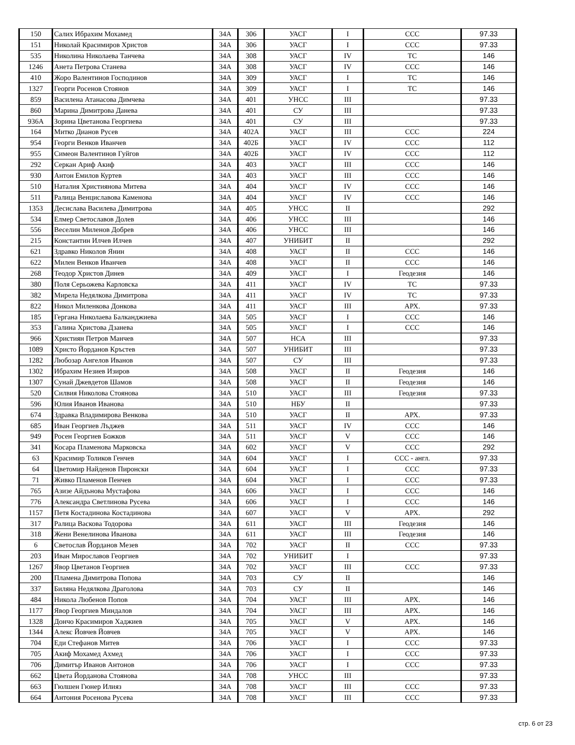| 150 | Салих Ибрахим Мохамед | 34А | 306 | УАСГ | I | ССС | 97.33 |
| 151 | Николай Красимиров Христов | 34А | 306 | УАСГ | I | ССС | 97.33 |
| 535 | Николина Николаева Танчева | 34А | 308 | УАСГ | IV | ТС | 146 |
| 1246 | Анета Петрова Станева | 34А | 308 | УАСГ | IV | ССС | 146 |
| 410 | Жоро Валентинов Господинов | 34А | 309 | УАСГ | I | ТС | 146 |
| 1327 | Георги Росенов Стоянов | 34А | 309 | УАСГ | I | ТС | 146 |
| 859 | Василена Атанасова Димчева | 34А | 401 | УНСС | III | | 97.33 |
| 860 | Марина Димитрова Данева | 34А | 401 | СУ | III | | 97.33 |
| 936А | Зорина Цветанова Георгиева | 34А | 401 | СУ | III | | 97.33 |
| 164 | Митко Дианов Русев | 34А | 402А | УАСГ | III | ССС | 224 |
| 954 | Георги Венков Иванчев | 34А | 402Б | УАСГ | IV | ССС | 112 |
| 955 | Симеон Валентинов Гуйгов | 34А | 402Б | УАСГ | IV | ССС | 112 |
| 292 | Серкан Ариф Акиф | 34А | 403 | УАСГ | III | ССС | 146 |
| 930 | Антон Емилов Куртев | 34А | 403 | УАСГ | III | ССС | 146 |
| 510 | Наталия Християнова Митева | 34А | 404 | УАСГ | IV | ССС | 146 |
| 511 | Ралица Венциславова Каменова | 34А | 404 | УАСГ | IV | ССС | 146 |
| 1353 | Десислава Василева Димитрова | 34А | 405 | УНСС | II | | 292 |
| 534 | Елмер Светославов Долев | 34А | 406 | УНСС | III | | 146 |
| 556 | Веселин Миленов Добрев | 34А | 406 | УНСС | III | | 146 |
| 215 | Константин Илчев Илчев | 34А | 407 | УНИБИТ | II | | 292 |
| 621 | Здравко Николов Янин | 34А | 408 | УАСГ | II | ССС | 146 |
| 622 | Милен Венков Иванчев | 34А | 408 | УАСГ | II | ССС | 146 |
| 268 | Теодор Христов Динев | 34А | 409 | УАСГ | I | Геодезия | 146 |
| 380 | Поля Серьожева Карловска | 34А | 411 | УАСГ | IV | ТС | 97.33 |
| 382 | Мирела Недялкова Димитрова | 34А | 411 | УАСГ | IV | ТС | 97.33 |
| 822 | Никол Миленкова Донкова | 34А | 411 | УАСГ | III | АРХ. | 97.33 |
| 185 | Гергана Николаева Балканджиева | 34А | 505 | УАСГ | I | ССС | 146 |
| 353 | Галина Христова Дзанева | 34А | 505 | УАСГ | I | ССС | 146 |
| 966 | Християн Петров Манчев | 34А | 507 | НСА | III | | 97.33 |
| 1089 | Христо Йорданов Кръстев | 34А | 507 | УНИБИТ | III | | 97.33 |
| 1282 | Любозар Ангелов Иванов | 34А | 507 | СУ | III | | 97.33 |
| 1302 | Ибрахим Незиев Изиров | 34А | 508 | УАСГ | II | Геодезия | 146 |
| 1307 | Сунай Джевдетов Шамов | 34А | 508 | УАСГ | II | Геодезия | 146 |
| 520 | Силвия Николова Стоянова | 34А | 510 | УАСГ | III | Геодезия | 97.33 |
| 596 | Юлия Иванов Иванова | 34А | 510 | НБУ | II | | 97.33 |
| 674 | Здравка Владимирова Венкова | 34А | 510 | УАСГ | II | АРХ. | 97.33 |
| 685 | Иван Георгиев Лъджев | 34А | 511 | УАСГ | IV | ССС | 146 |
| 949 | Росен Георгиев Божков | 34А | 511 | УАСГ | V | ССС | 146 |
| 341 | Косара Пламенова Марковска | 34А | 602 | УАСГ | V | ССС | 292 |
| 63 | Красимир Толиков Генчев | 34А | 604 | УАСГ | I | ССС - англ. | 97.33 |
| 64 | Цветомир Найденов Пиронски | 34А | 604 | УАСГ | I | ССС | 97.33 |
| 71 | Живко Пламенов Пенчев | 34А | 604 | УАСГ | I | ССС | 97.33 |
| 765 | Азизе Айдънова Мустафова | 34А | 606 | УАСГ | I | ССС | 146 |
| 776 | Александра Светлинова Русева | 34А | 606 | УАСГ | I | ССС | 146 |
| 1157 | Петя Костадинова Костадинова | 34А | 607 | УАСГ | V | АРХ. | 292 |
| 317 | Ралица Васкова Тодорова | 34А | 611 | УАСГ | III | Геодезия | 146 |
| 318 | Жени Венелинова Иванова | 34А | 611 | УАСГ | III | Геодезия | 146 |
| 6 | Светослав Йорданов Мезев | 34А | 702 | УАСГ | II | ССС | 97.33 |
| 203 | Иван Мирославов Георгиев | 34А | 702 | УНИБИТ | I | | 97.33 |
| 1267 | Явор Цветанов Георгиев | 34А | 702 | УАСГ | III | ССС | 97.33 |
| 200 | Пламена Димитрова Попова | 34А | 703 | СУ | II | | 146 |
| 337 | Биляна Недялкова Драголова | 34А | 703 | СУ | II | | 146 |
| 484 | Никола Любенов Попов | 34А | 704 | УАСГ | III | АРХ. | 146 |
| 1177 | Явор Георгиев Миндалов | 34А | 704 | УАСГ | III | АРХ. | 146 |
| 1328 | Дончо Красимиров Хаджиев | 34А | 705 | УАСГ | V | АРХ. | 146 |
| 1344 | Алекс Йовчев Йовчев | 34А | 705 | УАСГ | V | АРХ. | 146 |
| 704 | Еди Стефанов Митев | 34А | 706 | УАСГ | I | ССС | 97.33 |
| 705 | Акиф Мохамед Ахмед | 34А | 706 | УАСГ | I | ССС | 97.33 |
| 706 | Димитър Иванов Антонов | 34А | 706 | УАСГ | I | ССС | 97.33 |
| 662 | Цвета Йорданова Стоянова | 34А | 708 | УНСС | III | | 97.33 |
| 663 | Гюлшен Гюнер Илияз | 34А | 708 | УАСГ | III | ССС | 97.33 |
| 664 | Антония Росенова Русева | 34А | 708 | УАСГ | III | ССС | 97.33 |
стр. 6 от 23